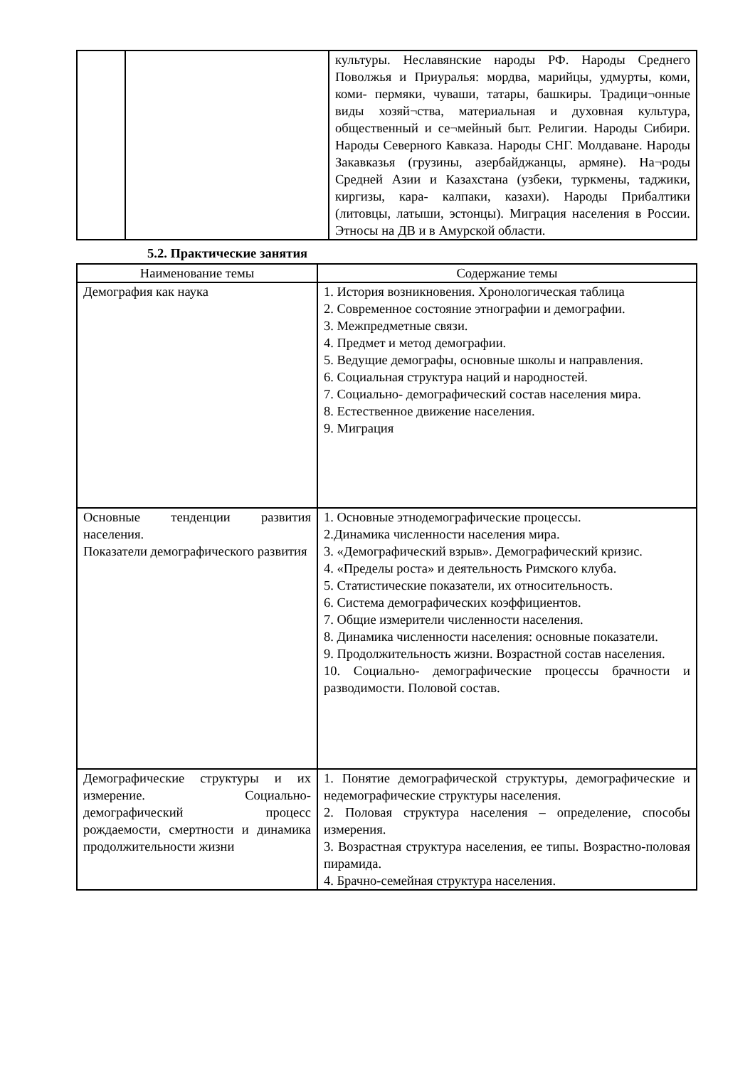| | | культуры. Неславянские народы РФ. Народы Среднего Поволжья и Приуралья: мордва, марийцы, удмурты, коми, коми- пермяки, чуваши, татары, башкиры. Традици¬онные виды хозяй¬ства, материальная и духовная культура, общественный и се¬мейный быт. Религии. Народы Сибири. Народы Северного Кавказа. Народы СНГ. Молдаване. Народы Закавказья (грузины, азербайджанцы, армяне). На¬роды Средней Азии и Казахстана (узбеки, туркмены, таджики, киргизы, кара- калпаки, казахи). Народы Прибалтики (литовцы, латыши, эстонцы). Миграция населения в России. Этносы на ДВ и в Амурской области. |
5.2. Практические занятия
| Наименование темы | Содержание темы |
| --- | --- |
| Демография как наука | 1. История возникновения. Хронологическая таблица 2. Современное состояние этнографии и демографии. 3. Межпредметные связи. 4. Предмет и метод демографии. 5. Ведущие демографы, основные школы и направления. 6. Социальная структура наций и народностей. 7. Социально- демографический состав населения мира. 8. Естественное движение населения. 9. Миграция |
| Основные тенденции развития населения. Показатели демографического развития | 1. Основные этнодемографические процессы. 2.Динамика численности населения мира. 3. «Демографический взрыв». Демографический кризис. 4. «Пределы роста» и деятельность Римского клуба. 5. Статистические показатели, их относительность. 6. Система демографических коэффициентов. 7. Общие измерители численности населения. 8. Динамика численности населения: основные показатели. 9. Продолжительность жизни. Возрастной состав населения. 10. Социально- демографические процессы брачности и разводимости. Половой состав. |
| Демографические структуры и их измерение. Социально-демографический процесс рождаемости, смертности и динамика продолжительности жизни | 1. Понятие демографической структуры, демографические и недемографические структуры населения. 2. Половая структура населения – определение, способы измерения. 3. Возрастная структура населения, ее типы. Возрастно-половая пирамида. 4. Брачно-семейная структура населения. |